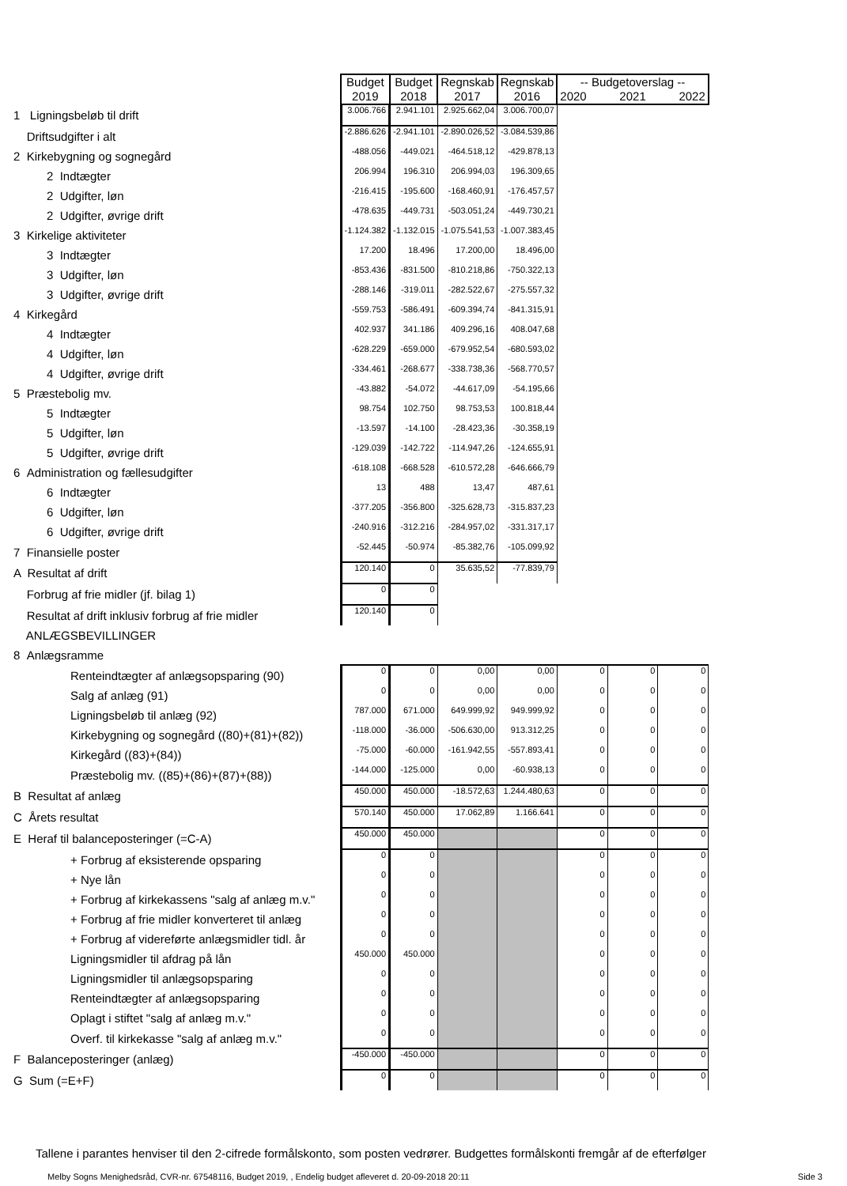| | Budget 2019 | Budget 2018 | Regnskab 2017 | Regnskab 2016 | -- Budgetoverslag -- 2020 2021 2022 | | |
| 1 Ligningsbeløb til drift | 3.006.766 | 2.941.101 | 2.925.662,04 | 3.006.700,07 | | | |
| Driftsudgifter i alt | -2.886.626 | -2.941.101 | -2.890.026,52 | -3.084.539,86 | | | |
| 2 Kirkebygning og sognegård | -488.056 | -449.021 | -464.518,12 | -429.878,13 | | | |
| 2 Indtægter | 206.994 | 196.310 | 206.994,03 | 196.309,65 | | | |
| 2 Udgifter, løn | -216.415 | -195.600 | -168.460,91 | -176.457,57 | | | |
| 2 Udgifter, øvrige drift | -478.635 | -449.731 | -503.051,24 | -449.730,21 | | | |
| 3 Kirkelige aktiviteter | -1.124.382 | -1.132.015 | -1.075.541,53 | -1.007.383,45 | | | |
| 3 Indtægter | 17.200 | 18.496 | 17.200,00 | 18.496,00 | | | |
| 3 Udgifter, løn | -853.436 | -831.500 | -810.218,86 | -750.322,13 | | | |
| 3 Udgifter, øvrige drift | -288.146 | -319.011 | -282.522,67 | -275.557,32 | | | |
| 4 Kirkegård | -559.753 | -586.491 | -609.394,74 | -841.315,91 | | | |
| 4 Indtægter | 402.937 | 341.186 | 409.296,16 | 408.047,68 | | | |
| 4 Udgifter, løn | -628.229 | -659.000 | -679.952,54 | -680.593,02 | | | |
| 4 Udgifter, øvrige drift | -334.461 | -268.677 | -338.738,36 | -568.770,57 | | | |
| 5 Præstebolig mv. | -43.882 | -54.072 | -44.617,09 | -54.195,66 | | | |
| 5 Indtægter | 98.754 | 102.750 | 98.753,53 | 100.818,44 | | | |
| 5 Udgifter, løn | -13.597 | -14.100 | -28.423,36 | -30.358,19 | | | |
| 5 Udgifter, øvrige drift | -129.039 | -142.722 | -114.947,26 | -124.655,91 | | | |
| 6 Administration og fællesudgifter | -618.108 | -668.528 | -610.572,28 | -646.666,79 | | | |
| 6 Indtægter | 13 | 488 | 13,47 | 487,61 | | | |
| 6 Udgifter, løn | -377.205 | -356.800 | -325.628,73 | -315.837,23 | | | |
| 6 Udgifter, øvrige drift | -240.916 | -312.216 | -284.957,02 | -331.317,17 | | | |
| 7 Finansielle poster | -52.445 | -50.974 | -85.382,76 | -105.099,92 | | | |
| A Resultat af drift | 120.140 | 0 | 35.635,52 | -77.839,79 | | | |
| Forbrug af frie midler (jf. bilag 1) | 0 | 0 | | | | | |
| Resultat af drift inklusiv forbrug af frie midler | 120.140 | 0 | | | | | |
| ANLÆGSBEVILLINGER | | | | | | | |
| 8 Anlægsramme | | | | | | | |
| Renteindtægter af anlægsopsparing (90) | 0 | 0 | 0,00 | 0,00 | 0 | 0 | 0 |
| Salg af anlæg (91) | 0 | 0 | 0,00 | 0,00 | 0 | 0 | 0 |
| Ligningsbeløb til anlæg (92) | 787.000 | 671.000 | 649.999,92 | 949.999,92 | 0 | 0 | 0 |
| Kirkebygning og sognegård ((80)+(81)+(82)) | -118.000 | -36.000 | -506.630,00 | 913.312,25 | 0 | 0 | 0 |
| Kirkegård ((83)+(84)) | -75.000 | -60.000 | -161.942,55 | -557.893,41 | 0 | 0 | 0 |
| Præstebolig mv. ((85)+(86)+(87)+(88)) | -144.000 | -125.000 | 0,00 | -60.938,13 | 0 | 0 | 0 |
| B Resultat af anlæg | 450.000 | 450.000 | -18.572,63 | 1.244.480,63 | 0 | 0 | 0 |
| C Årets resultat | 570.140 | 450.000 | 17.062,89 | 1.166.641 | 0 | 0 | 0 |
| E Heraf til balanceposteringer (=C-A) | 450.000 | 450.000 | | | 0 | 0 | 0 |
| + Forbrug af eksisterende opsparing | 0 | 0 | | | 0 | 0 | 0 |
| + Nye lån | 0 | 0 | | | 0 | 0 | 0 |
| + Forbrug af kirkekassens "salg af anlæg m.v." | 0 | 0 | | | 0 | 0 | 0 |
| + Forbrug af frie midler konverteret til anlæg | 0 | 0 | | | 0 | 0 | 0 |
| + Forbrug af videreførte anlægsmidler tidl. år | 0 | 0 | | | 0 | 0 | 0 |
| Ligningsmidler til afdrag på lån | 450.000 | 450.000 | | | 0 | 0 | 0 |
| Ligningsmidler til anlægsopsparing | 0 | 0 | | | 0 | 0 | 0 |
| Renteindtægter af anlægsopsparing | 0 | 0 | | | 0 | 0 | 0 |
| Oplagt i stiftet "salg af anlæg m.v." | 0 | 0 | | | 0 | 0 | 0 |
| Overf. til kirkekasse "salg af anlæg m.v." | 0 | 0 | | | 0 | 0 | 0 |
| F Balanceposteringer (anlæg) | -450.000 | -450.000 | | | 0 | 0 | 0 |
| G Sum (=E+F) | 0 | 0 | | | 0 | 0 | 0 |
Tallene i parantes henviser til den 2-cifrede formålskonto, som posten vedrører. Budgettes formålskonti fremgår af de efterfølger
Melby Sogns Menighedsråd, CVR-nr. 67548116, Budget 2019, , Endelig budget afleveret d. 20-09-2018 20:11 Side 3